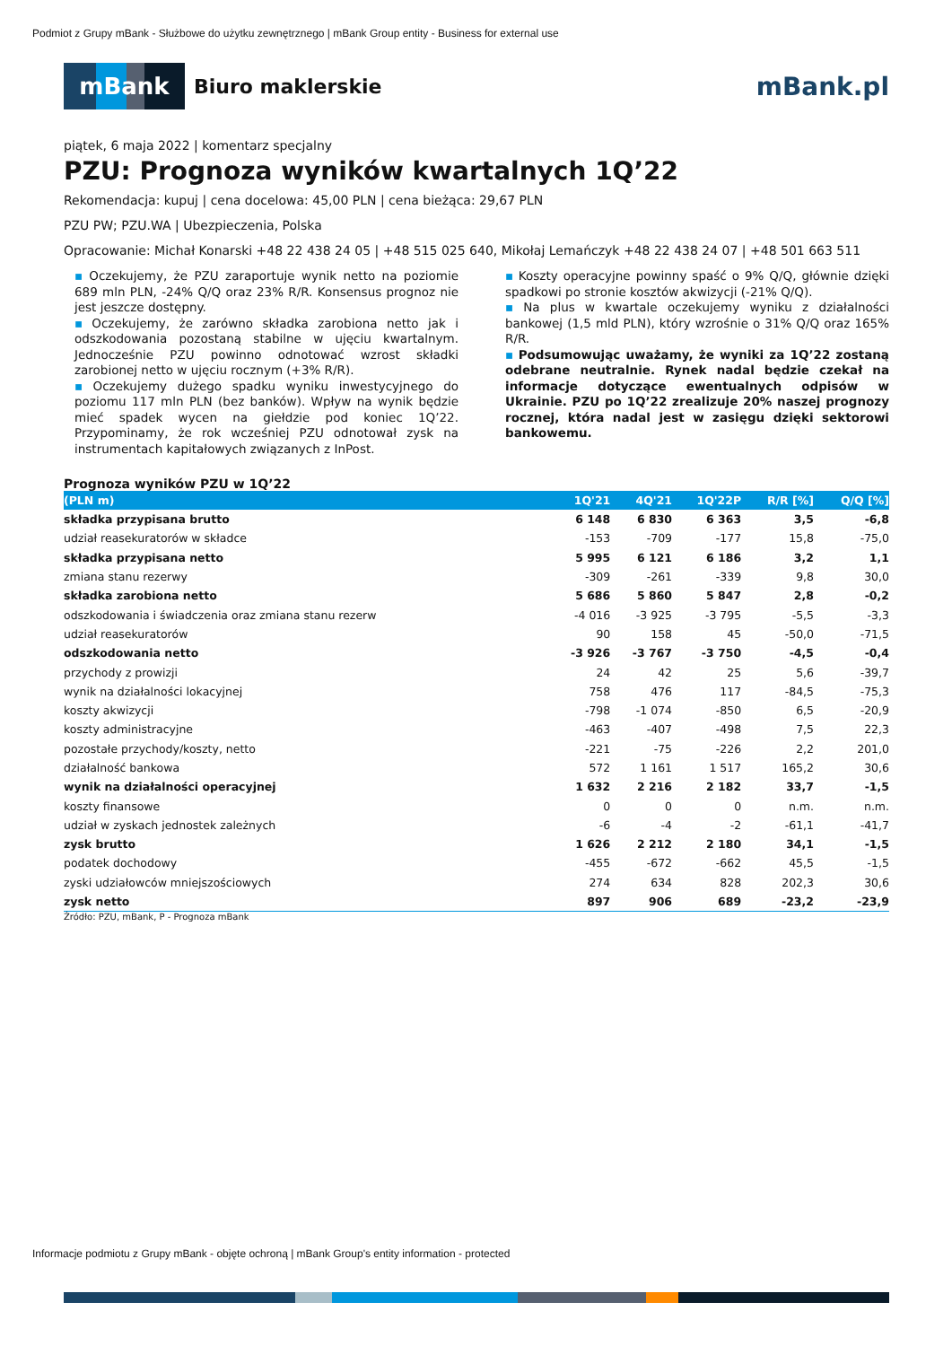Podmiot z Grupy mBank - Służbowe do użytku zewnętrznego | mBank Group entity - Business for external use
mBank
Biuro maklerskie
mBank.pl
piątek, 6 maja 2022 | komentarz specjalny
PZU: Prognoza wyników kwartalnych 1Q’22
Rekomendacja: kupuj | cena docelowa: 45,00 PLN | cena bieżąca: 29,67 PLN
PZU PW; PZU.WA | Ubezpieczenia, Polska
Opracowanie: Michał Konarski +48 22 438 24 05 | +48 515 025 640, Mikołaj Lemańczyk +48 22 438 24 07 | +48 501 663 511
▪ Oczekujemy, że PZU zaraportuje wynik netto na poziomie 689 mln PLN, -24% Q/Q oraz 23% R/R. Konsensus prognoz nie jest jeszcze dostępny.
▪ Oczekujemy, że zarówno składka zarobiona netto jak i odszkodowania pozostaną stabilne w ujęciu kwartalnym. Jednocześnie PZU powinno odnotować wzrost składki zarobionej netto w ujęciu rocznym (+3% R/R).
▪ Oczekujemy dużego spadku wyniku inwestycyjnego do poziomu 117 mln PLN (bez banków). Wpływ na wynik będzie mieć spadek wycen na giełdzie pod koniec 1Q’22. Przypominamy, że rok wcześniej PZU odnotował zysk na instrumentach kapitałowych związanych z InPost.
▪ Koszty operacyjne powinny spaść o 9% Q/Q, głównie dzięki spadkowi po stronie kosztów akwizycji (-21% Q/Q).
▪ Na plus w kwartale oczekujemy wyniku z działalności bankowej (1,5 mld PLN), który wzrośnie o 31% Q/Q oraz 165% R/R.
▪ Podsumowując uważamy, że wyniki za 1Q’22 zostaną odebrane neutralnie. Rynek nadal będzie czekał na informacje dotyczące ewentualnych odpisów w Ukrainie. PZU po 1Q’22 zrealizuje 20% naszej prognozy rocznej, która nadal jest w zasięgu dzięki sektorowi bankowemu.
Prognoza wyników PZU w 1Q’22
| (PLN m) | 1Q'21 | 4Q'21 | 1Q'22P | R/R [%] | Q/Q [%] |
| --- | --- | --- | --- | --- | --- |
| składka przypisana brutto | 6 148 | 6 830 | 6 363 | 3,5 | -6,8 |
| udział reasekuratorów w składce | -153 | -709 | -177 | 15,8 | -75,0 |
| składka przypisana netto | 5 995 | 6 121 | 6 186 | 3,2 | 1,1 |
| zmiana stanu rezerwy | -309 | -261 | -339 | 9,8 | 30,0 |
| składka zarobiona netto | 5 686 | 5 860 | 5 847 | 2,8 | -0,2 |
| odszkodowania i świadczenia oraz zmiana stanu rezerw | -4 016 | -3 925 | -3 795 | -5,5 | -3,3 |
| udział reasekuratorów | 90 | 158 | 45 | -50,0 | -71,5 |
| odszkodowania netto | -3 926 | -3 767 | -3 750 | -4,5 | -0,4 |
| przychody z prowizji | 24 | 42 | 25 | 5,6 | -39,7 |
| wynik na działalności lokacyjnej | 758 | 476 | 117 | -84,5 | -75,3 |
| koszty akwizycji | -798 | -1 074 | -850 | 6,5 | -20,9 |
| koszty administracyjne | -463 | -407 | -498 | 7,5 | 22,3 |
| pozostałe przychody/koszty, netto | -221 | -75 | -226 | 2,2 | 201,0 |
| działalność bankowa | 572 | 1 161 | 1 517 | 165,2 | 30,6 |
| wynik na działalności operacyjnej | 1 632 | 2 216 | 2 182 | 33,7 | -1,5 |
| koszty finansowe | 0 | 0 | 0 | n.m. | n.m. |
| udział w zyskach jednostek zależnych | -6 | -4 | -2 | -61,1 | -41,7 |
| zysk brutto | 1 626 | 2 212 | 2 180 | 34,1 | -1,5 |
| podatek dochodowy | -455 | -672 | -662 | 45,5 | -1,5 |
| zyski udziałowców mniejszościowych | 274 | 634 | 828 | 202,3 | 30,6 |
| zysk netto | 897 | 906 | 689 | -23,2 | -23,9 |
Źródło: PZU, mBank, P - Prognoza mBank
Informacje podmiotu z Grupy mBank - objęte ochroną | mBank Group's entity information - protected